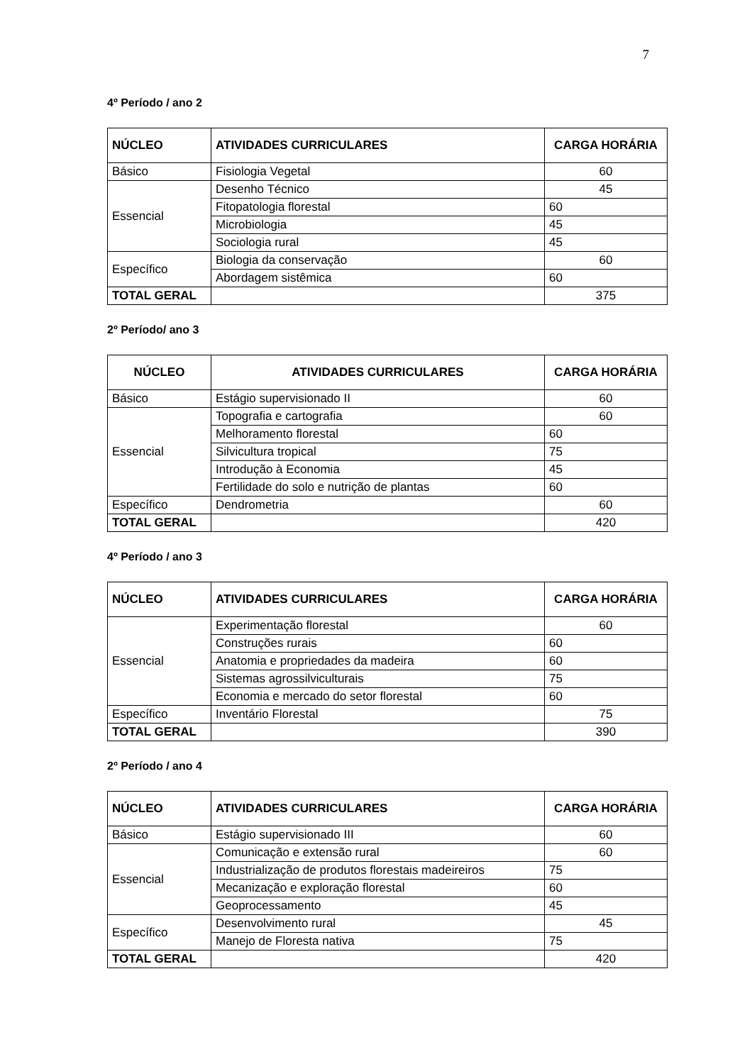7
4º Período / ano 2
| NÚCLEO | ATIVIDADES CURRICULARES | CARGA HORÁRIA |
| --- | --- | --- |
| Básico | Fisiologia Vegetal | 60 |
| Essencial | Desenho Técnico | 45 |
| | Fitopatologia florestal | 60 |
| | Microbiologia | 45 |
| | Sociologia rural | 45 |
| Específico | Biologia da conservação | 60 |
| | Abordagem sistêmica | 60 |
| TOTAL GERAL | | 375 |
2º Período/ ano 3
| NÚCLEO | ATIVIDADES CURRICULARES | CARGA HORÁRIA |
| --- | --- | --- |
| Básico | Estágio supervisionado II | 60 |
| Essencial | Topografia e cartografia | 60 |
| | Melhoramento florestal | 60 |
| | Silvicultura tropical | 75 |
| | Introdução à Economia | 45 |
| | Fertilidade do solo e nutrição de plantas | 60 |
| Específico | Dendrometria | 60 |
| TOTAL GERAL | | 420 |
4º Período / ano 3
| NÚCLEO | ATIVIDADES CURRICULARES | CARGA HORÁRIA |
| --- | --- | --- |
| Essencial | Experimentação florestal | 60 |
| | Construções rurais | 60 |
| | Anatomia e propriedades da madeira | 60 |
| | Sistemas agrossilviculturais | 75 |
| | Economia e mercado do setor florestal | 60 |
| Específico | Inventário Florestal | 75 |
| TOTAL GERAL | | 390 |
2º Período / ano 4
| NÚCLEO | ATIVIDADES CURRICULARES | CARGA HORÁRIA |
| --- | --- | --- |
| Básico | Estágio supervisionado III | 60 |
| Essencial | Comunicação e extensão rural | 60 |
| | Industrialização de produtos florestais madeireiros | 75 |
| | Mecanização e exploração florestal | 60 |
| | Geoprocessamento | 45 |
| Específico | Desenvolvimento rural | 45 |
| | Manejo de Floresta nativa | 75 |
| TOTAL GERAL | | 420 |